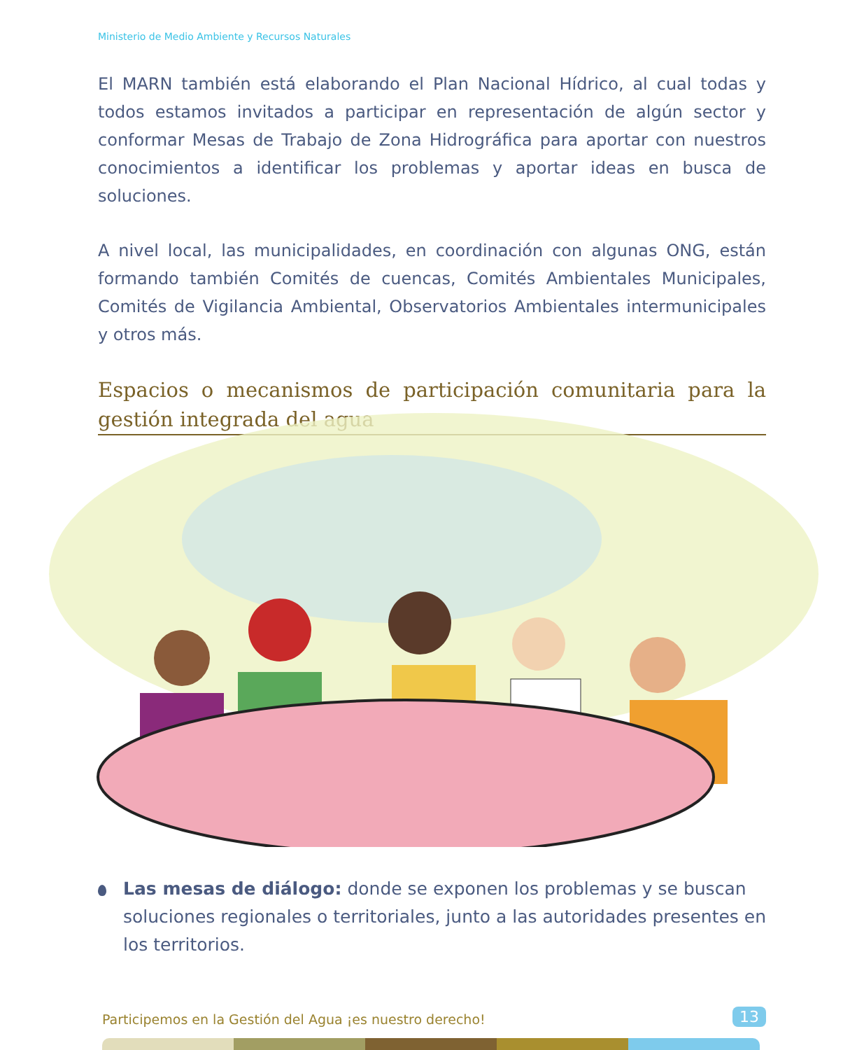Ministerio de Medio Ambiente y Recursos Naturales
El MARN también está elaborando el Plan Nacional Hídrico, al cual todas y todos estamos invitados a participar en representación de algún sector y conformar Mesas de Trabajo de Zona Hidrográfica para aportar con nuestros conocimientos a identificar los problemas y aportar ideas en busca de soluciones.
A nivel local, las municipalidades, en coordinación con algunas ONG, están formando también Comités de cuencas, Comités Ambientales Municipales, Comités de Vigilancia Ambiental, Observatorios Ambientales intermunicipales y otros más.
Espacios o mecanismos de participación comunitaria para la gestión integrada del agua
Las mesas de diálogo: donde se exponen los problemas y se buscan soluciones regionales o territoriales, junto a las autoridades presentes en los territorios.
Participemos en la Gestión del Agua ¡es nuestro derecho!
13